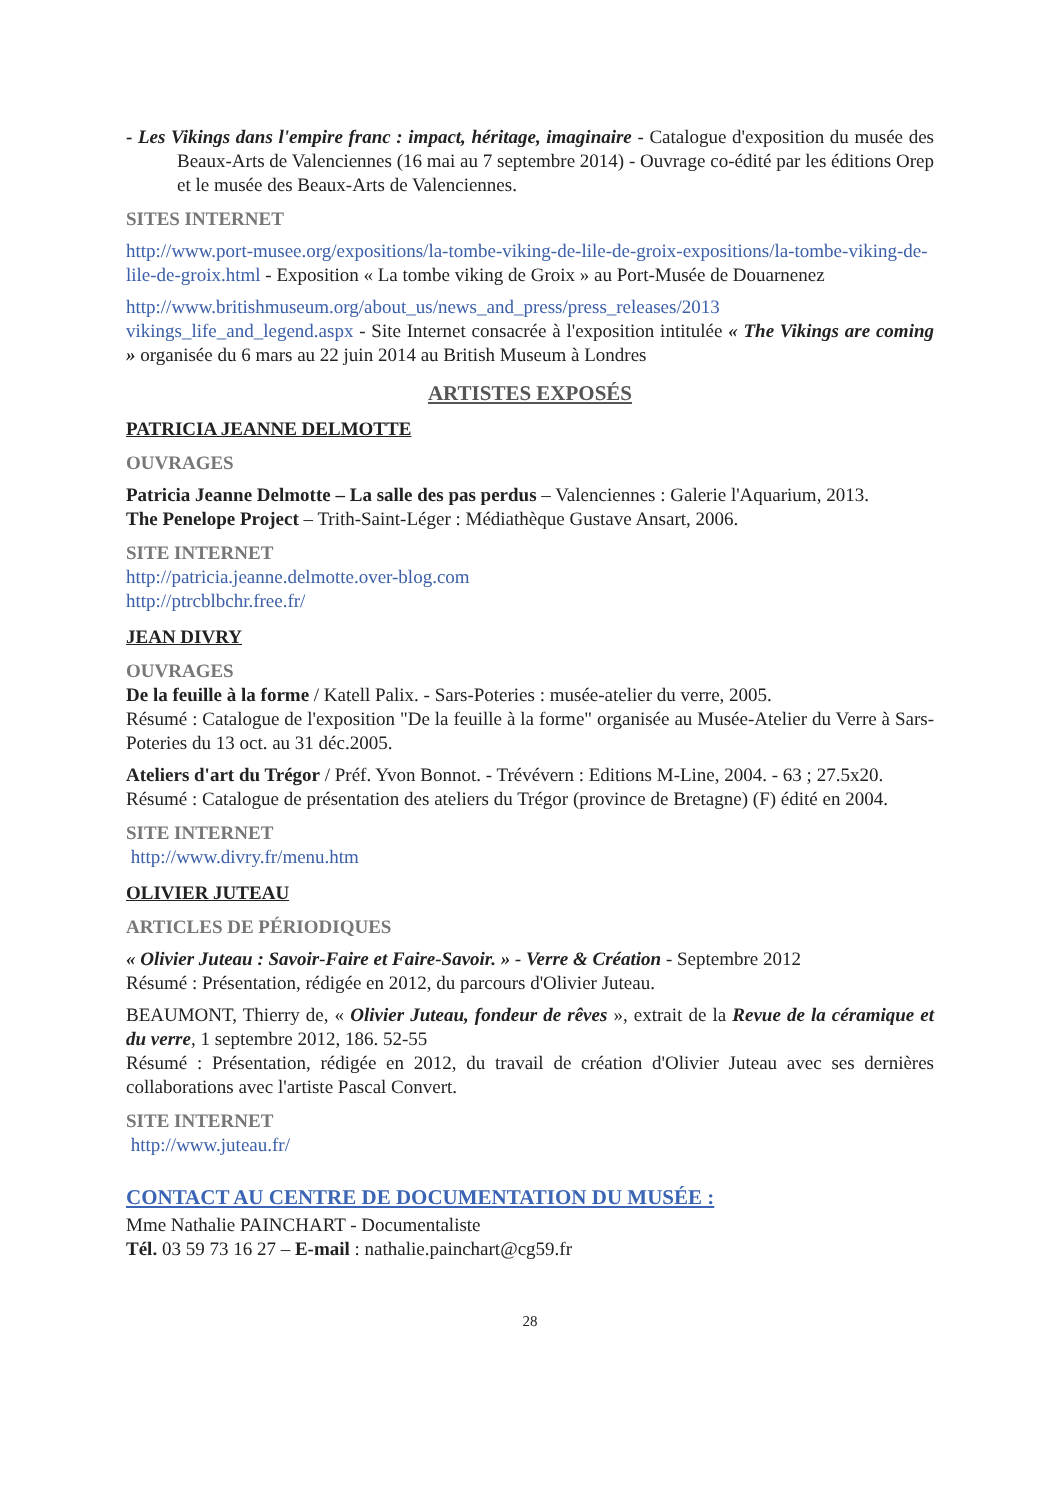- Les Vikings dans l'empire franc : impact, héritage, imaginaire - Catalogue d'exposition du musée des Beaux-Arts de Valenciennes (16 mai au 7 septembre 2014) - Ouvrage co-édité par les éditions Orep et le musée des Beaux-Arts de Valenciennes.
SITES INTERNET
http://www.port-musee.org/expositions/la-tombe-viking-de-lile-de-groix-expositions/la-tombe-viking-de-lile-de-groix.html - Exposition « La tombe viking de Groix » au Port-Musée de Douarnenez
http://www.britishmuseum.org/about_us/news_and_press/press_releases/2013 vikings_life_and_legend.aspx - Site Internet consacrée à l'exposition intitulée « The Vikings are coming » organisée du 6 mars au 22 juin 2014 au British Museum à Londres
ARTISTES EXPOSÉS
PATRICIA JEANNE DELMOTTE
OUVRAGES
Patricia Jeanne Delmotte – La salle des pas perdus – Valenciennes : Galerie l'Aquarium, 2013.
The Penelope Project – Trith-Saint-Léger : Médiathèque Gustave Ansart, 2006.
SITE INTERNET
http://patricia.jeanne.delmotte.over-blog.com
http://ptrcblbchr.free.fr/
JEAN DIVRY
OUVRAGES
De la feuille à la forme / Katell Palix. - Sars-Poteries : musée-atelier du verre, 2005.
Résumé : Catalogue de l'exposition "De la feuille à la forme" organisée au Musée-Atelier du Verre à Sars-Poteries du 13 oct. au 31 déc.2005.
Ateliers d'art du Trégor / Préf. Yvon Bonnot. - Trévévern : Editions M-Line, 2004. - 63 ; 27.5x20.
Résumé : Catalogue de présentation des ateliers du Trégor (province de Bretagne) (F) édité en 2004.
SITE INTERNET
http://www.divry.fr/menu.htm
OLIVIER JUTEAU
ARTICLES DE PÉRIODIQUES
« Olivier Juteau : Savoir-Faire et Faire-Savoir. » - Verre & Création - Septembre 2012
Résumé : Présentation, rédigée en 2012, du parcours d'Olivier Juteau.
BEAUMONT, Thierry de, « Olivier Juteau, fondeur de rêves », extrait de la Revue de la céramique et du verre, 1 septembre 2012, 186. 52-55
Résumé : Présentation, rédigée en 2012, du travail de création d'Olivier Juteau avec ses dernières collaborations avec l'artiste Pascal Convert.
SITE INTERNET
http://www.juteau.fr/
CONTACT AU CENTRE DE DOCUMENTATION DU MUSÉE :
Mme Nathalie PAINCHART - Documentaliste
Tél. 03 59 73 16 27 – E-mail : nathalie.painchart@cg59.fr
28